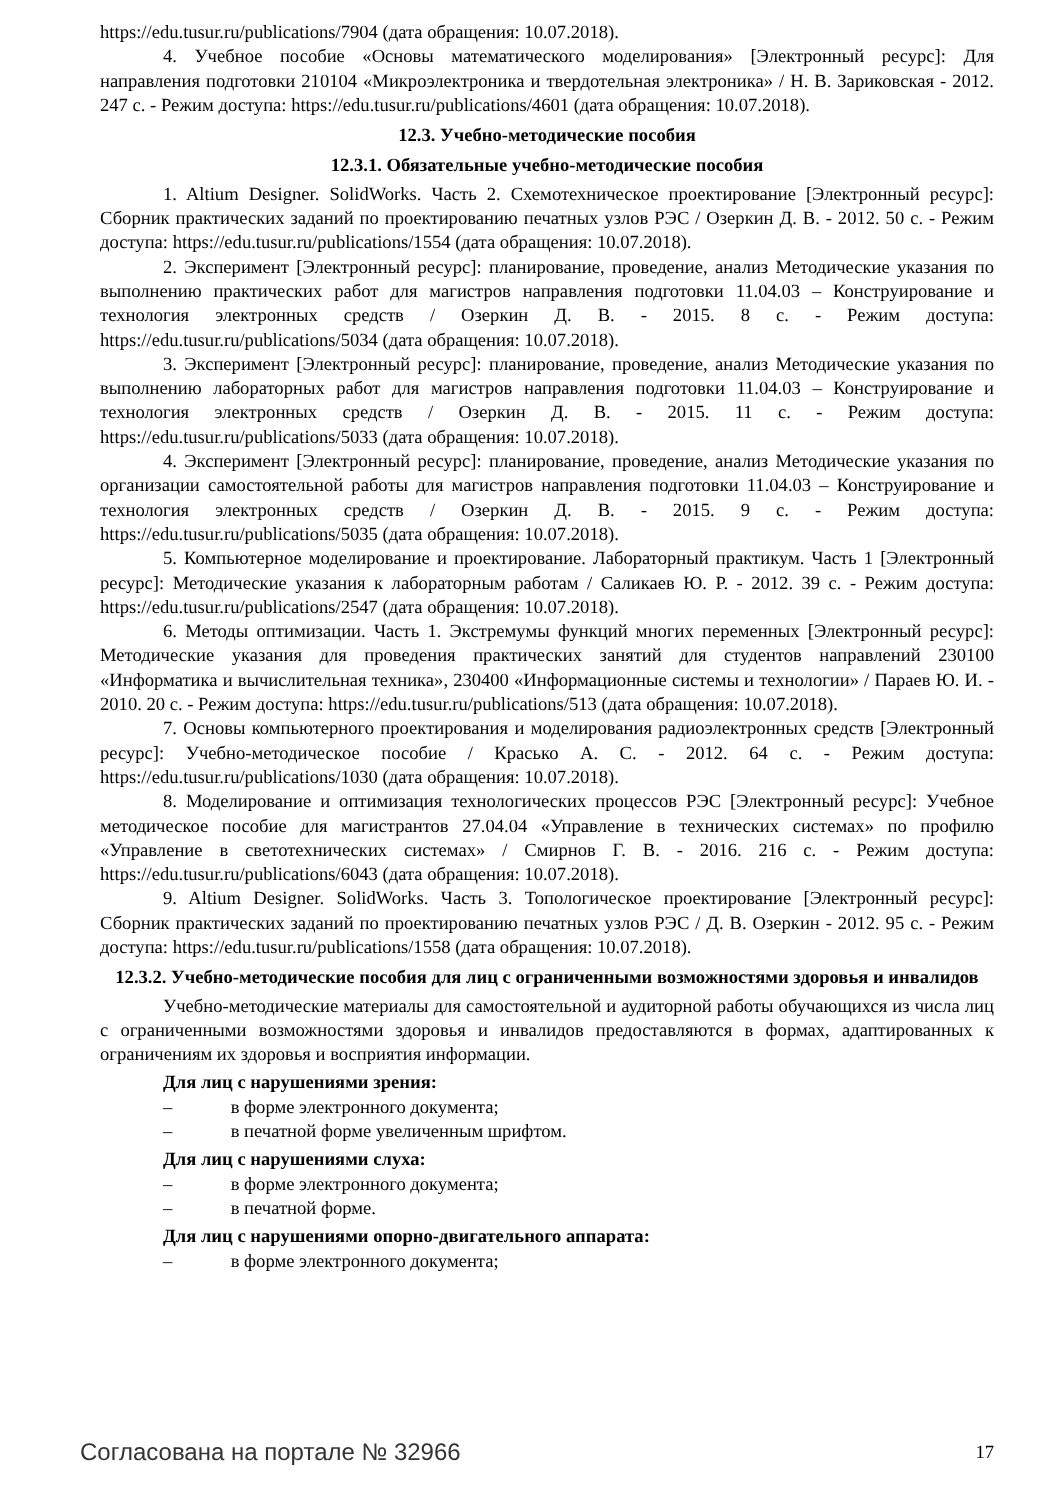https://edu.tusur.ru/publications/7904 (дата обращения: 10.07.2018).
4. Учебное пособие «Основы математического моделирования» [Электронный ресурс]: Для направления подготовки 210104 «Микроэлектроника и твердотельная электроника» / Н. В. Зариковская - 2012. 247 с. - Режим доступа: https://edu.tusur.ru/publications/4601 (дата обращения: 10.07.2018).
12.3. Учебно-методические пособия
12.3.1. Обязательные учебно-методические пособия
1. Altium Designer. SolidWorks. Часть 2. Схемотехническое проектирование [Электронный ресурс]: Сборник практических заданий по проектированию печатных узлов РЭС / Озеркин Д. В. - 2012. 50 с. - Режим доступа: https://edu.tusur.ru/publications/1554 (дата обращения: 10.07.2018).
2. Эксперимент [Электронный ресурс]: планирование, проведение, анализ Методические указания по выполнению практических работ для магистров направления подготовки 11.04.03 – Конструирование и технология электронных средств / Озеркин Д. В. - 2015. 8 с. - Режим доступа: https://edu.tusur.ru/publications/5034 (дата обращения: 10.07.2018).
3. Эксперимент [Электронный ресурс]: планирование, проведение, анализ Методические указания по выполнению лабораторных работ для магистров направления подготовки 11.04.03 – Конструирование и технология электронных средств / Озеркин Д. В. - 2015. 11 с. - Режим доступа: https://edu.tusur.ru/publications/5033 (дата обращения: 10.07.2018).
4. Эксперимент [Электронный ресурс]: планирование, проведение, анализ Методические указания по организации самостоятельной работы для магистров направления подготовки 11.04.03 – Конструирование и технология электронных средств / Озеркин Д. В. - 2015. 9 с. - Режим доступа: https://edu.tusur.ru/publications/5035 (дата обращения: 10.07.2018).
5. Компьютерное моделирование и проектирование. Лабораторный практикум. Часть 1 [Электронный ресурс]: Методические указания к лабораторным работам / Саликаев Ю. Р. - 2012. 39 с. - Режим доступа: https://edu.tusur.ru/publications/2547 (дата обращения: 10.07.2018).
6. Методы оптимизации. Часть 1. Экстремумы функций многих переменных [Электронный ресурс]: Методические указания для проведения практических занятий для студентов направлений 230100 «Информатика и вычислительная техника», 230400 «Информационные системы и технологии» / Параев Ю. И. - 2010. 20 с. - Режим доступа: https://edu.tusur.ru/publications/513 (дата обращения: 10.07.2018).
7. Основы компьютерного проектирования и моделирования радиоэлектронных средств [Электронный ресурс]: Учебно-методическое пособие / Красько А. С. - 2012. 64 с. - Режим доступа: https://edu.tusur.ru/publications/1030 (дата обращения: 10.07.2018).
8. Моделирование и оптимизация технологических процессов РЭС [Электронный ресурс]: Учебное методическое пособие для магистрантов 27.04.04 «Управление в технических системах» по профилю «Управление в светотехнических системах» / Смирнов Г. В. - 2016. 216 с. - Режим доступа: https://edu.tusur.ru/publications/6043 (дата обращения: 10.07.2018).
9. Altium Designer. SolidWorks. Часть 3. Топологическое проектирование [Электронный ресурс]: Сборник практических заданий по проектированию печатных узлов РЭС / Д. В. Озеркин - 2012. 95 с. - Режим доступа: https://edu.tusur.ru/publications/1558 (дата обращения: 10.07.2018).
12.3.2. Учебно-методические пособия для лиц с ограниченными возможностями здоровья и инвалидов
Учебно-методические материалы для самостоятельной и аудиторной работы обучающихся из числа лиц с ограниченными возможностями здоровья и инвалидов предоставляются в формах, адаптированных к ограничениям их здоровья и восприятия информации.
Для лиц с нарушениями зрения:
– в форме электронного документа;
– в печатной форме увеличенным шрифтом.
Для лиц с нарушениями слуха:
– в форме электронного документа;
– в печатной форме.
Для лиц с нарушениями опорно-двигательного аппарата:
– в форме электронного документа;
Согласована на портале № 32966 17